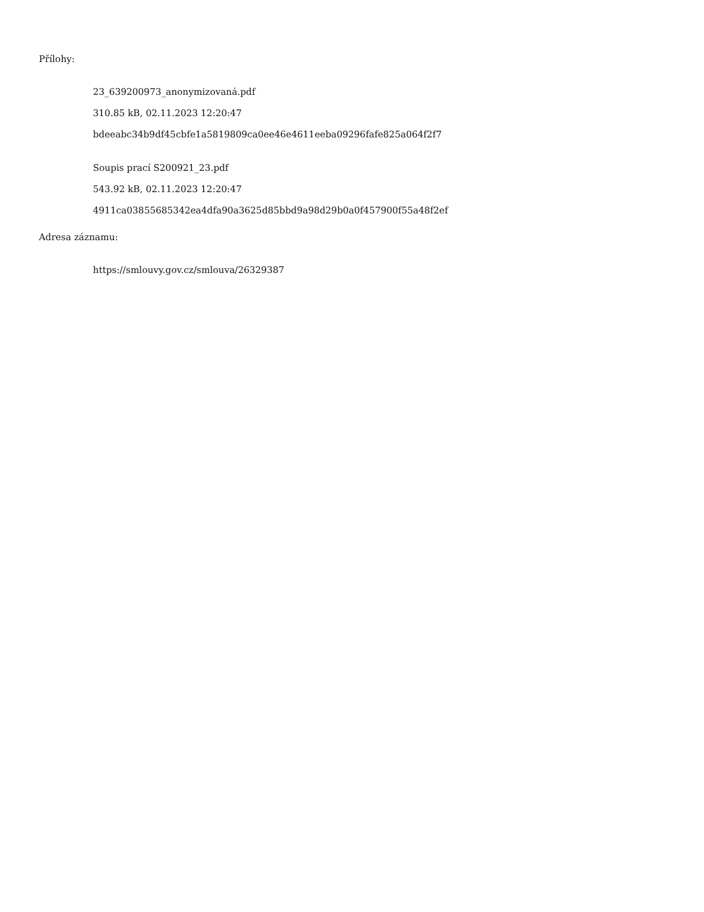Přílohy:
23_639200973_anonymizovaná.pdf
310.85 kB, 02.11.2023 12:20:47
bdeeabc34b9df45cbfe1a5819809ca0ee46e4611eeba09296fafe825a064f2f7
Soupis prací S200921_23.pdf
543.92 kB, 02.11.2023 12:20:47
4911ca03855685342ea4dfa90a3625d85bbd9a98d29b0a0f457900f55a48f2ef
Adresa záznamu:
https://smlouvy.gov.cz/smlouva/26329387